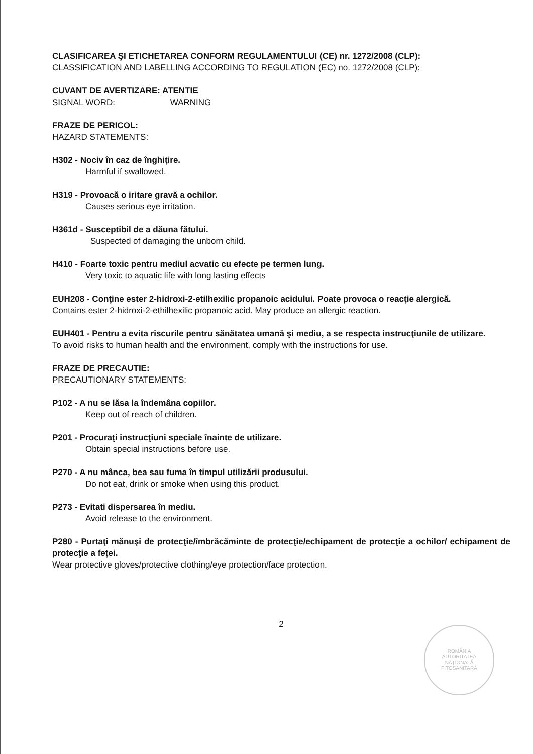CLASIFICAREA ŞI ETICHETAREA CONFORM REGULAMENTULUI (CE) nr. 1272/2008 (CLP):
CLASSIFICATION AND LABELLING ACCORDING TO REGULATION (EC) no. 1272/2008 (CLP):
CUVANT DE AVERTIZARE: ATENTIE
SIGNAL WORD: WARNING
FRAZE DE PERICOL:
HAZARD STATEMENTS:
H302 - Nociv în caz de înghiţire.
Harmful if swallowed.
H319 - Provoacă o iritare gravă a ochilor.
Causes serious eye irritation.
H361d - Susceptibil de a dăuna fătului.
Suspected of damaging the unborn child.
H410 - Foarte toxic pentru mediul acvatic cu efecte pe termen lung.
Very toxic to aquatic life with long lasting effects
EUH208 - Conţine ester 2-hidroxi-2-etilhexilic propanoic acidului. Poate provoca o reacţie alergică.
Contains ester 2-hidroxi-2-ethilhexilic propanoic acid. May produce an allergic reaction.
EUH401 - Pentru a evita riscurile pentru sănătatea umană şi mediu, a se respecta instrucţiunile de utilizare.
To avoid risks to human health and the environment, comply with the instructions for use.
FRAZE DE PRECAUTIE:
PRECAUTIONARY STATEMENTS:
P102 - A nu se lăsa la îndemâna copiilor.
Keep out of reach of children.
P201 - Procuraţi instrucţiuni speciale înainte de utilizare.
Obtain special instructions before use.
P270 - A nu mânca, bea sau fuma în timpul utilizării produsului.
Do not eat, drink or smoke when using this product.
P273 - Evitati dispersarea în mediu.
Avoid release to the environment.
P280 - Purtaţi mănuşi de protecţie/îmbrăcăminte de protecţie/echipament de protecţie a ochilor/ echipament de protecţie a feţei.
Wear protective gloves/protective clothing/eye protection/face protection.
2
ROMÂNIA
AUTORITATEA
NAŢIONALĂ
FITOSANITARĂ